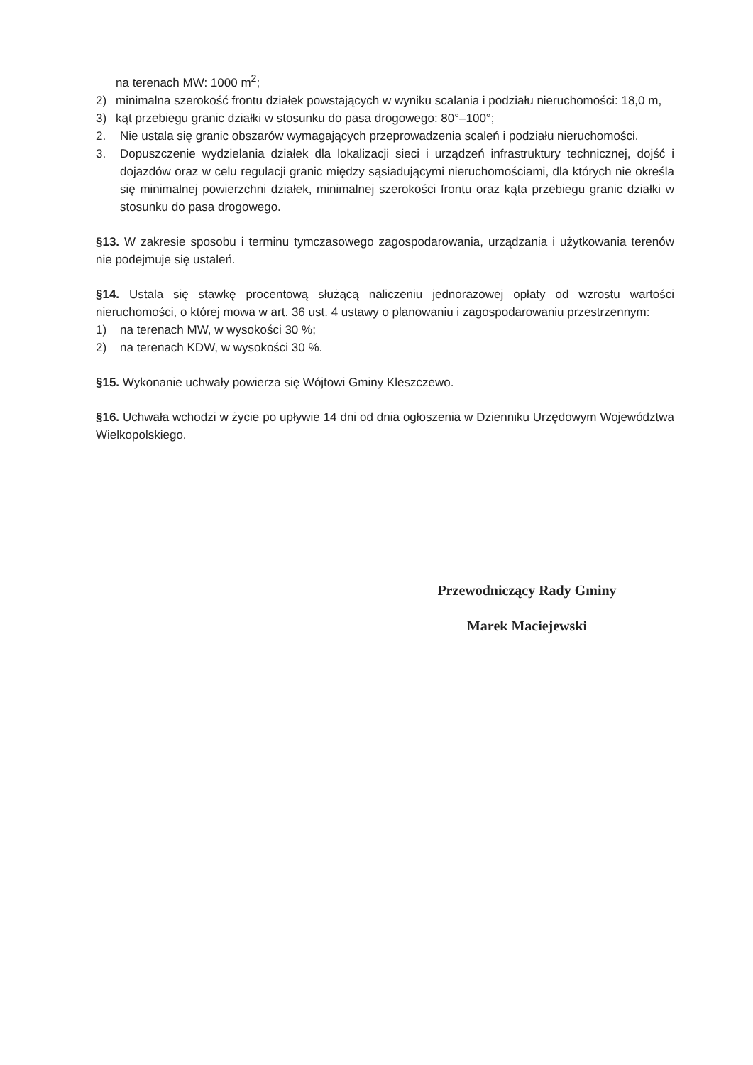na terenach MW: 1000 m<sup>2</sup>;
2) minimalna szerokość frontu działek powstających w wyniku scalania i podziału nieruchomości: 18,0 m,
3) kąt przebiegu granic działki w stosunku do pasa drogowego: 80°–100°;
2. Nie ustala się granic obszarów wymagających przeprowadzenia scaleń i podziału nieruchomości.
3. Dopuszczenie wydzielania działek dla lokalizacji sieci i urządzeń infrastruktury technicznej, dojść i dojazdów oraz w celu regulacji granic między sąsiadującymi nieruchomościami, dla których nie określa się minimalnej powierzchni działek, minimalnej szerokości frontu oraz kąta przebiegu granic działki w stosunku do pasa drogowego.
§13. W zakresie sposobu i terminu tymczasowego zagospodarowania, urządzania i użytkowania terenów nie podejmuje się ustaleń.
§14. Ustala się stawkę procentową służącą naliczeniu jednorazowej opłaty od wzrostu wartości nieruchomości, o której mowa w art. 36 ust. 4 ustawy o planowaniu i zagospodarowaniu przestrzennym:
1) na terenach MW, w wysokości 30 %;
2) na terenach KDW, w wysokości 30 %.
§15. Wykonanie uchwały powierza się Wójtowi Gminy Kleszczewo.
§16. Uchwała wchodzi w życie po upływie 14 dni od dnia ogłoszenia w Dzienniku Urzędowym Województwa Wielkopolskiego.
Przewodniczący Rady Gminy
Marek Maciejewski